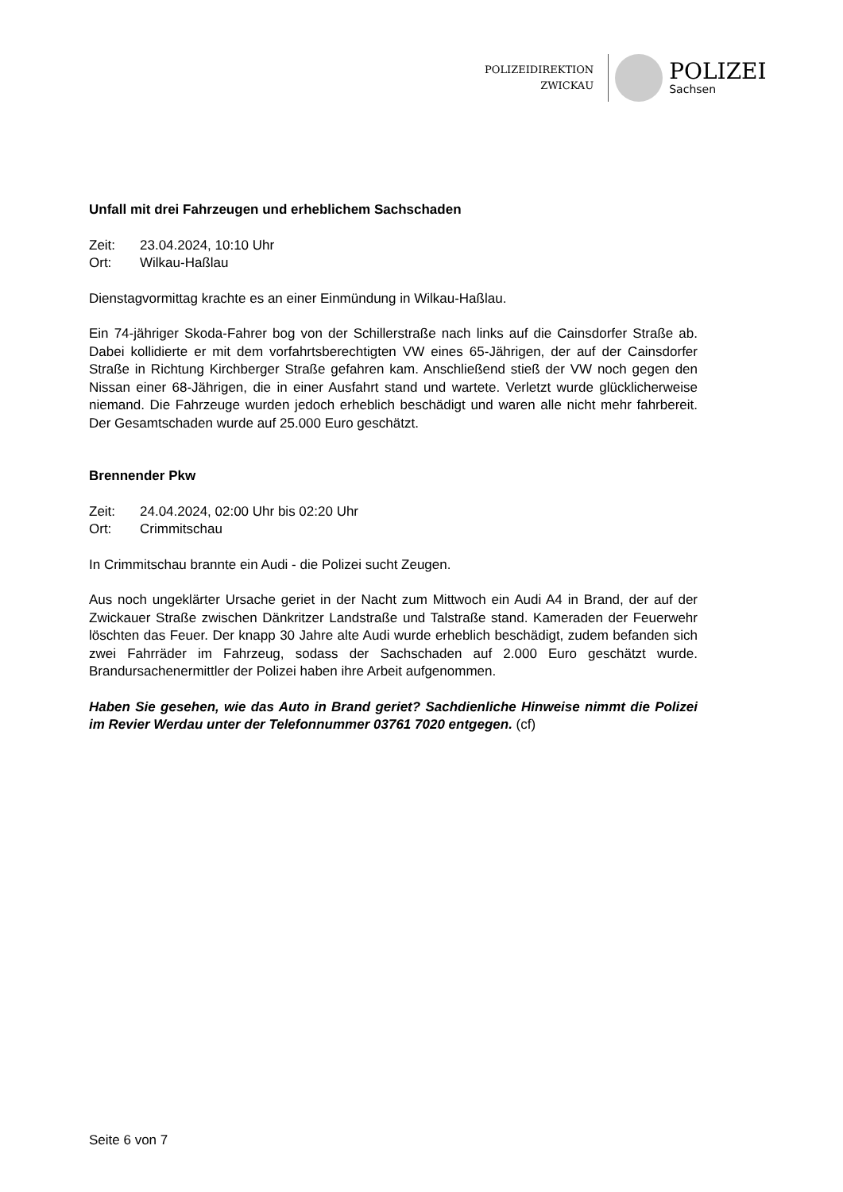POLIZEIDIREKTION
ZWICKAU
POLIZEI
Sachsen
Unfall mit drei Fahrzeugen und erheblichem Sachschaden
Zeit: 23.04.2024, 10:10 Uhr
Ort: Wilkau-Haßlau
Dienstagvormittag krachte es an einer Einmündung in Wilkau-Haßlau.
Ein 74-jähriger Skoda-Fahrer bog von der Schillerstraße nach links auf die Cainsdorfer Straße ab. Dabei kollidierte er mit dem vorfahrtsberechtigten VW eines 65-Jährigen, der auf der Cainsdorfer Straße in Richtung Kirchberger Straße gefahren kam. Anschließend stieß der VW noch gegen den Nissan einer 68-Jährigen, die in einer Ausfahrt stand und wartete. Verletzt wurde glücklicherweise niemand. Die Fahrzeuge wurden jedoch erheblich beschädigt und waren alle nicht mehr fahrbereit. Der Gesamtschaden wurde auf 25.000 Euro geschätzt.
Brennender Pkw
Zeit: 24.04.2024, 02:00 Uhr bis 02:20 Uhr
Ort: Crimmitschau
In Crimmitschau brannte ein Audi - die Polizei sucht Zeugen.
Aus noch ungeklärter Ursache geriet in der Nacht zum Mittwoch ein Audi A4 in Brand, der auf der Zwickauer Straße zwischen Dänkritzer Landstraße und Talstraße stand. Kameraden der Feuerwehr löschten das Feuer. Der knapp 30 Jahre alte Audi wurde erheblich beschädigt, zudem befanden sich zwei Fahrräder im Fahrzeug, sodass der Sachschaden auf 2.000 Euro geschätzt wurde. Brandursachenermittler der Polizei haben ihre Arbeit aufgenommen.
Haben Sie gesehen, wie das Auto in Brand geriet? Sachdienliche Hinweise nimmt die Polizei im Revier Werdau unter der Telefonnummer 03761 7020 entgegen. (cf)
Seite 6 von 7